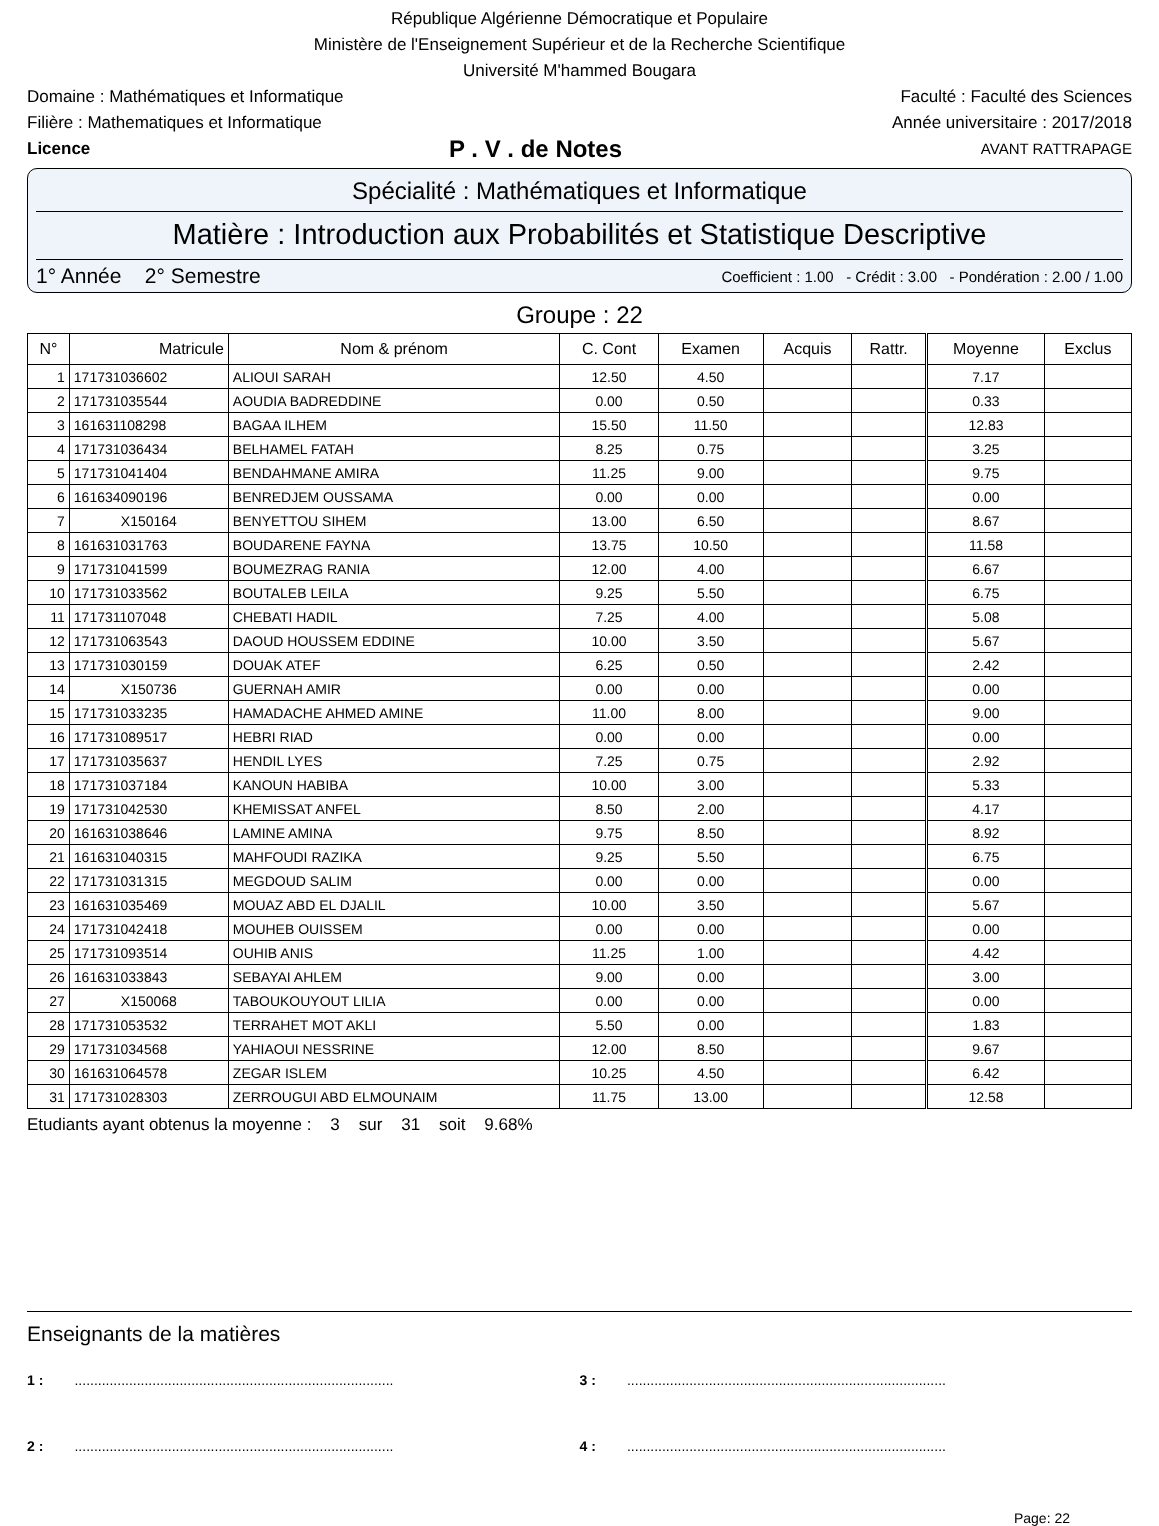République Algérienne Démocratique et Populaire
Ministère de l'Enseignement Supérieur et de la Recherche Scientifique
Université M'hammed Bougara
Domaine : Mathématiques et Informatique Faculté : Faculté des Sciences
Filière : Mathematiques et Informatique Année universitaire : 2017/2018
Licence P . V . de Notes AVANT RATTRAPAGE
Spécialité : Mathématiques et Informatique
Matière : Introduction aux Probabilités et Statistique Descriptive
1° Année 2° Semestre Coefficient : 1.00 - Crédit : 3.00 - Pondération : 2.00 / 1.00
Groupe : 22
| N° | Matricule | Nom & prénom | C. Cont | Examen | Acquis | Rattr. | Moyenne | Exclus |
| --- | --- | --- | --- | --- | --- | --- | --- | --- |
| 1 | 171731036602 | ALIOUI SARAH | 12.50 | 4.50 | | | 7.17 | |
| 2 | 171731035544 | AOUDIA BADREDDINE | 0.00 | 0.50 | | | 0.33 | |
| 3 | 161631108298 | BAGAA ILHEM | 15.50 | 11.50 | | | 12.83 | |
| 4 | 171731036434 | BELHAMEL FATAH | 8.25 | 0.75 | | | 3.25 | |
| 5 | 171731041404 | BENDAHMANE AMIRA | 11.25 | 9.00 | | | 9.75 | |
| 6 | 161634090196 | BENREDJEM OUSSAMA | 0.00 | 0.00 | | | 0.00 | |
| 7 | X150164 | BENYETTOU SIHEM | 13.00 | 6.50 | | | 8.67 | |
| 8 | 161631031763 | BOUDARENE FAYNA | 13.75 | 10.50 | | | 11.58 | |
| 9 | 171731041599 | BOUMEZRAG RANIA | 12.00 | 4.00 | | | 6.67 | |
| 10 | 171731033562 | BOUTALEB LEILA | 9.25 | 5.50 | | | 6.75 | |
| 11 | 171731107048 | CHEBATI HADIL | 7.25 | 4.00 | | | 5.08 | |
| 12 | 171731063543 | DAOUD HOUSSEM EDDINE | 10.00 | 3.50 | | | 5.67 | |
| 13 | 171731030159 | DOUAK ATEF | 6.25 | 0.50 | | | 2.42 | |
| 14 | X150736 | GUERNAH AMIR | 0.00 | 0.00 | | | 0.00 | |
| 15 | 171731033235 | HAMADACHE AHMED AMINE | 11.00 | 8.00 | | | 9.00 | |
| 16 | 171731089517 | HEBRI RIAD | 0.00 | 0.00 | | | 0.00 | |
| 17 | 171731035637 | HENDIL LYES | 7.25 | 0.75 | | | 2.92 | |
| 18 | 171731037184 | KANOUN HABIBA | 10.00 | 3.00 | | | 5.33 | |
| 19 | 171731042530 | KHEMISSAT ANFEL | 8.50 | 2.00 | | | 4.17 | |
| 20 | 161631038646 | LAMINE AMINA | 9.75 | 8.50 | | | 8.92 | |
| 21 | 161631040315 | MAHFOUDI RAZIKA | 9.25 | 5.50 | | | 6.75 | |
| 22 | 171731031315 | MEGDOUD SALIM | 0.00 | 0.00 | | | 0.00 | |
| 23 | 161631035469 | MOUAZ ABD EL DJALIL | 10.00 | 3.50 | | | 5.67 | |
| 24 | 171731042418 | MOUHEB OUISSEM | 0.00 | 0.00 | | | 0.00 | |
| 25 | 171731093514 | OUHIB ANIS | 11.25 | 1.00 | | | 4.42 | |
| 26 | 161631033843 | SEBAYAI AHLEM | 9.00 | 0.00 | | | 3.00 | |
| 27 | X150068 | TABOUKOUYOUT LILIA | 0.00 | 0.00 | | | 0.00 | |
| 28 | 171731053532 | TERRAHET MOT AKLI | 5.50 | 0.00 | | | 1.83 | |
| 29 | 171731034568 | YAHIAOUI NESSRINE | 12.00 | 8.50 | | | 9.67 | |
| 30 | 161631064578 | ZEGAR ISLEM | 10.25 | 4.50 | | | 6.42 | |
| 31 | 171731028303 | ZERROUGUI ABD ELMOUNAIM | 11.75 | 13.00 | | | 12.58 | |
Etudiants ayant obtenus la moyenne : 3 sur 31 soit 9.68%
Enseignants de la matières
1 : ..................................................................................
3 : ..................................................................................
2 : ..................................................................................
4 : ..................................................................................
Page: 22